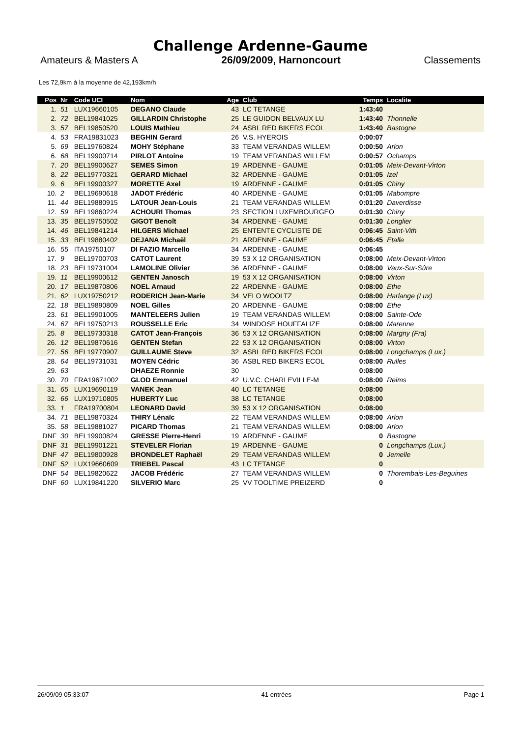Challenge Ardenne-Gaume
Amateurs & Masters A 26/09/2009, Harnoncourt Classements
Les 72,9km à la moyenne de 42,193km/h
| Pos | Nr | Code UCI | Nom | Age | Club | Temps | Localite |
| --- | --- | --- | --- | --- | --- | --- | --- |
| 1. | 51 | LUX19660105 | DEGANO Claude | 43 | LC TETANGE | 1:43:40 | |
| 2. | 72 | BEL19841025 | GILLARDIN Christophe | 25 | LE GUIDON BELVAUX LU | 1:43:40 | Thonnelle |
| 3. | 57 | BEL19850520 | LOUIS Mathieu | 24 | ASBL RED BIKERS ECOL | 1:43:40 | Bastogne |
| 4. | 53 | FRA19831023 | BEGHIN Gerard | 26 | V.S. HYEROIS | 0:00:07 | |
| 5. | 69 | BEL19760824 | MOHY Stéphane | 33 | TEAM VERANDAS WILLEM | 0:00:50 | Arlon |
| 6. | 68 | BEL19900714 | PIRLOT Antoine | 19 | TEAM VERANDAS WILLEM | 0:00:57 | Ochamps |
| 7. | 20 | BEL19900627 | SEMES Simon | 19 | ARDENNE - GAUME | 0:01:05 | Meix-Devant-Virton |
| 8. | 22 | BEL19770321 | GERARD Michael | 32 | ARDENNE - GAUME | 0:01:05 | Izel |
| 9. | 6 | BEL19900327 | MORETTE Axel | 19 | ARDENNE - GAUME | 0:01:05 | Chiny |
| 10. | 2 | BEL19690618 | JADOT Frédéric | 40 | ARDENNE - GAUME | 0:01:05 | Mabompre |
| 11. | 44 | BEL19880915 | LATOUR Jean-Louis | 21 | TEAM VERANDAS WILLEM | 0:01:20 | Daverdisse |
| 12. | 59 | BEL19860224 | ACHOURI Thomas | 23 | SECTION LUXEMBOURGEO | 0:01:30 | Chiny |
| 13. | 35 | BEL19750502 | GIGOT Benoît | 34 | ARDENNE - GAUME | 0:01:30 | Longlier |
| 14. | 46 | BEL19841214 | HILGERS Michael | 25 | ENTENTE CYCLISTE DE | 0:06:45 | Saint-Vith |
| 15. | 33 | BEL19880402 | DEJANA Michaël | 21 | ARDENNE - GAUME | 0:06:45 | Etalle |
| 16. | 55 | ITA19750107 | DI FAZIO Marcello | 34 | ARDENNE - GAUME | 0:06:45 | |
| 17. | 9 | BEL19700703 | CATOT Laurent | 39 | 53 X 12 ORGANISATION | 0:08:00 | Meix-Devant-Virton |
| 18. | 23 | BEL19731004 | LAMOLINE Olivier | 36 | ARDENNE - GAUME | 0:08:00 | Vaux-Sur-Sûre |
| 19. | 11 | BEL19900612 | GENTEN Janosch | 19 | 53 X 12 ORGANISATION | 0:08:00 | Virton |
| 20. | 17 | BEL19870806 | NOEL Arnaud | 22 | ARDENNE - GAUME | 0:08:00 | Ethe |
| 21. | 62 | LUX19750212 | RODERICH Jean-Marie | 34 | VELO WOOLTZ | 0:08:00 | Harlange (Lux) |
| 22. | 18 | BEL19890809 | NOEL Gilles | 20 | ARDENNE - GAUME | 0:08:00 | Ethe |
| 23. | 61 | BEL19901005 | MANTELEERS Julien | 19 | TEAM VERANDAS WILLEM | 0:08:00 | Sainte-Ode |
| 24. | 67 | BEL19750213 | ROUSSELLE Eric | 34 | WINDOSE HOUFFALIZE | 0:08:00 | Marenne |
| 25. | 8 | BEL19730318 | CATOT Jean-François | 36 | 53 X 12 ORGANISATION | 0:08:00 | Margny (Fra) |
| 26. | 12 | BEL19870616 | GENTEN Stefan | 22 | 53 X 12 ORGANISATION | 0:08:00 | Virton |
| 27. | 56 | BEL19770907 | GUILLAUME Steve | 32 | ASBL RED BIKERS ECOL | 0:08:00 | Longchamps (Lux.) |
| 28. | 64 | BEL19731031 | MOYEN Cédric | 36 | ASBL RED BIKERS ECOL | 0:08:00 | Rulles |
| 29. | 63 | | DHAEZE Ronnie | 30 | | 0:08:00 | |
| 30. | 70 | FRA19671002 | GLOD Emmanuel | 42 | U.V.C. CHARLEVILLE-M | 0:08:00 | Reims |
| 31. | 65 | LUX19690119 | VANEK Jean | 40 | LC TETANGE | 0:08:00 | |
| 32. | 66 | LUX19710805 | HUBERTY Luc | 38 | LC TETANGE | 0:08:00 | |
| 33. | 1 | FRA19700804 | LEONARD David | 39 | 53 X 12 ORGANISATION | 0:08:00 | |
| 34. | 71 | BEL19870324 | THIRY Lénaïc | 22 | TEAM VERANDAS WILLEM | 0:08:00 | Arlon |
| 35. | 58 | BEL19881027 | PICARD Thomas | 21 | TEAM VERANDAS WILLEM | 0:08:00 | Arlon |
| DNF | 30 | BEL19900824 | GRESSE Pierre-Henri | 19 | ARDENNE - GAUME | 0 | Bastogne |
| DNF | 31 | BEL19901221 | STEVELER Florian | 19 | ARDENNE - GAUME | 0 | Longchamps (Lux.) |
| DNF | 47 | BEL19800928 | BRONDELET Raphaël | 29 | TEAM VERANDAS WILLEM | 0 | Jemelle |
| DNF | 52 | LUX19660609 | TRIEBEL Pascal | 43 | LC TETANGE | 0 | |
| DNF | 54 | BEL19820622 | JACOB Frédéric | 27 | TEAM VERANDAS WILLEM | 0 | Thorembais-Les-Beguines |
| DNF | 60 | LUX19841220 | SILVERIO Marc | 25 | VV TOOLTIME PREIZERD | 0 | |
26/09/09 05:33:07 41 entrées Page 1